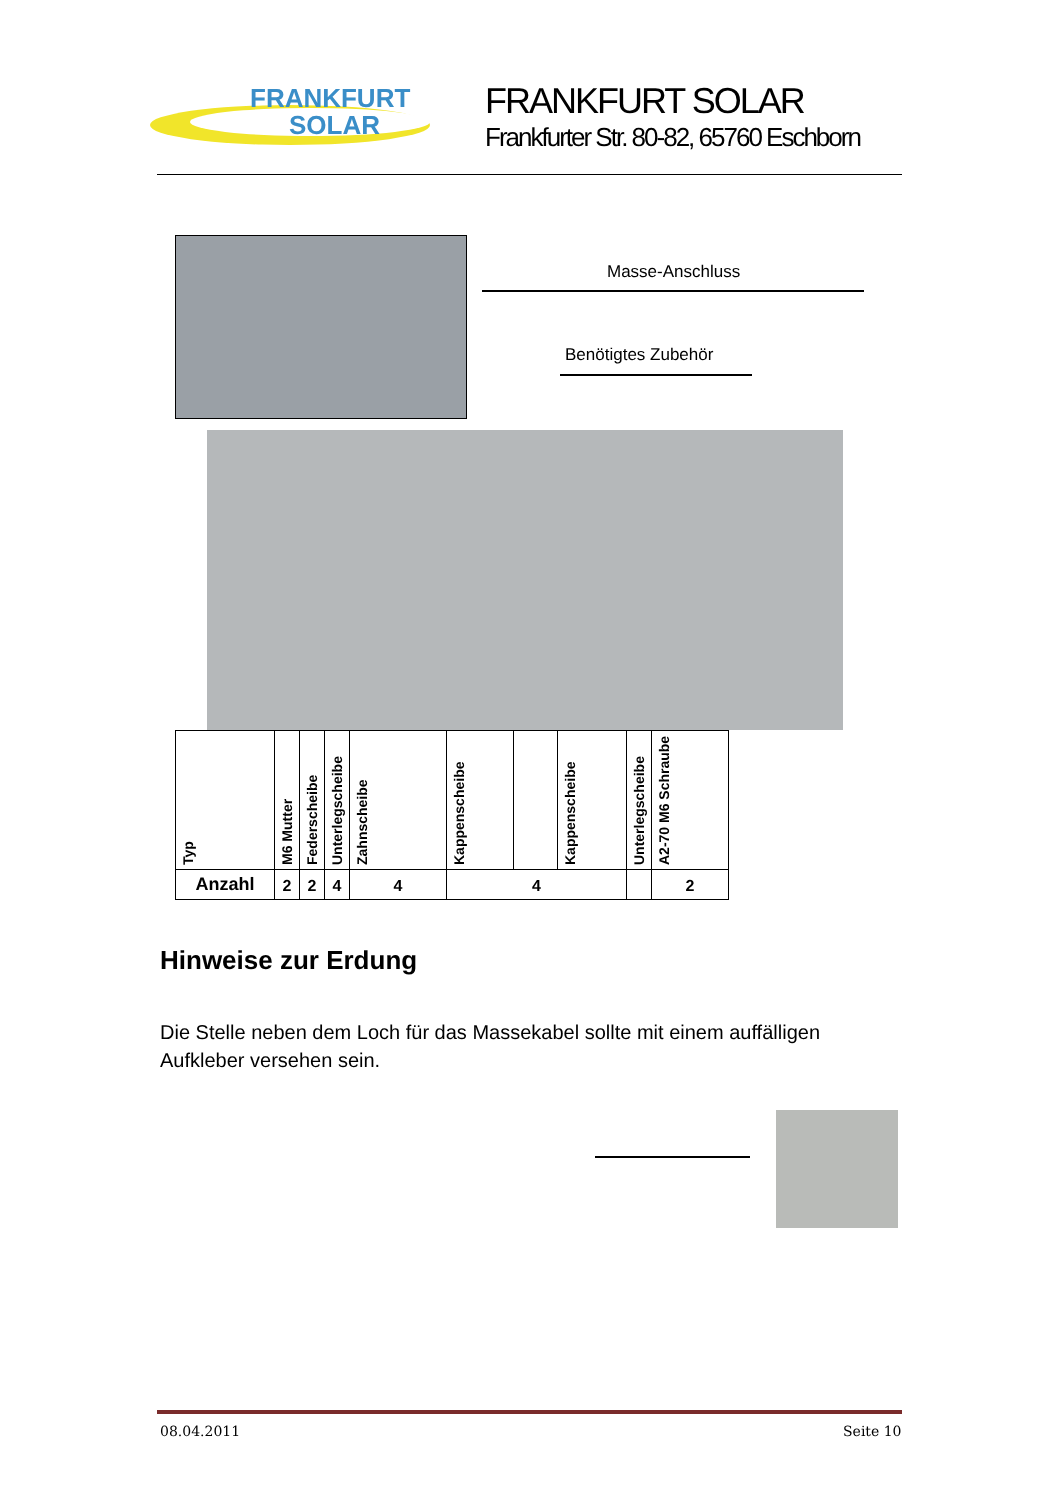FRANKFURT
SOLAR
FRANKFURT SOLAR
Frankfurter Str. 80-82, 65760 Eschborn
Masse-Anschluss
Benötigtes Zubehör
| Typ | M6 Mutter | Federscheibe | Unterlegscheibe | Zahnscheibe | Kappenscheibe | | Kappenscheibe | Unterlegscheibe | A2-70 M6 Schraube |
| Anzahl | 2 | 2 | 4 | 4 | 4 | | | | 2 |
Hinweise zur Erdung
Die Stelle neben dem Loch für das Massekabel sollte mit einem auffälligen Aufkleber versehen sein.
08.04.2011 Seite 10